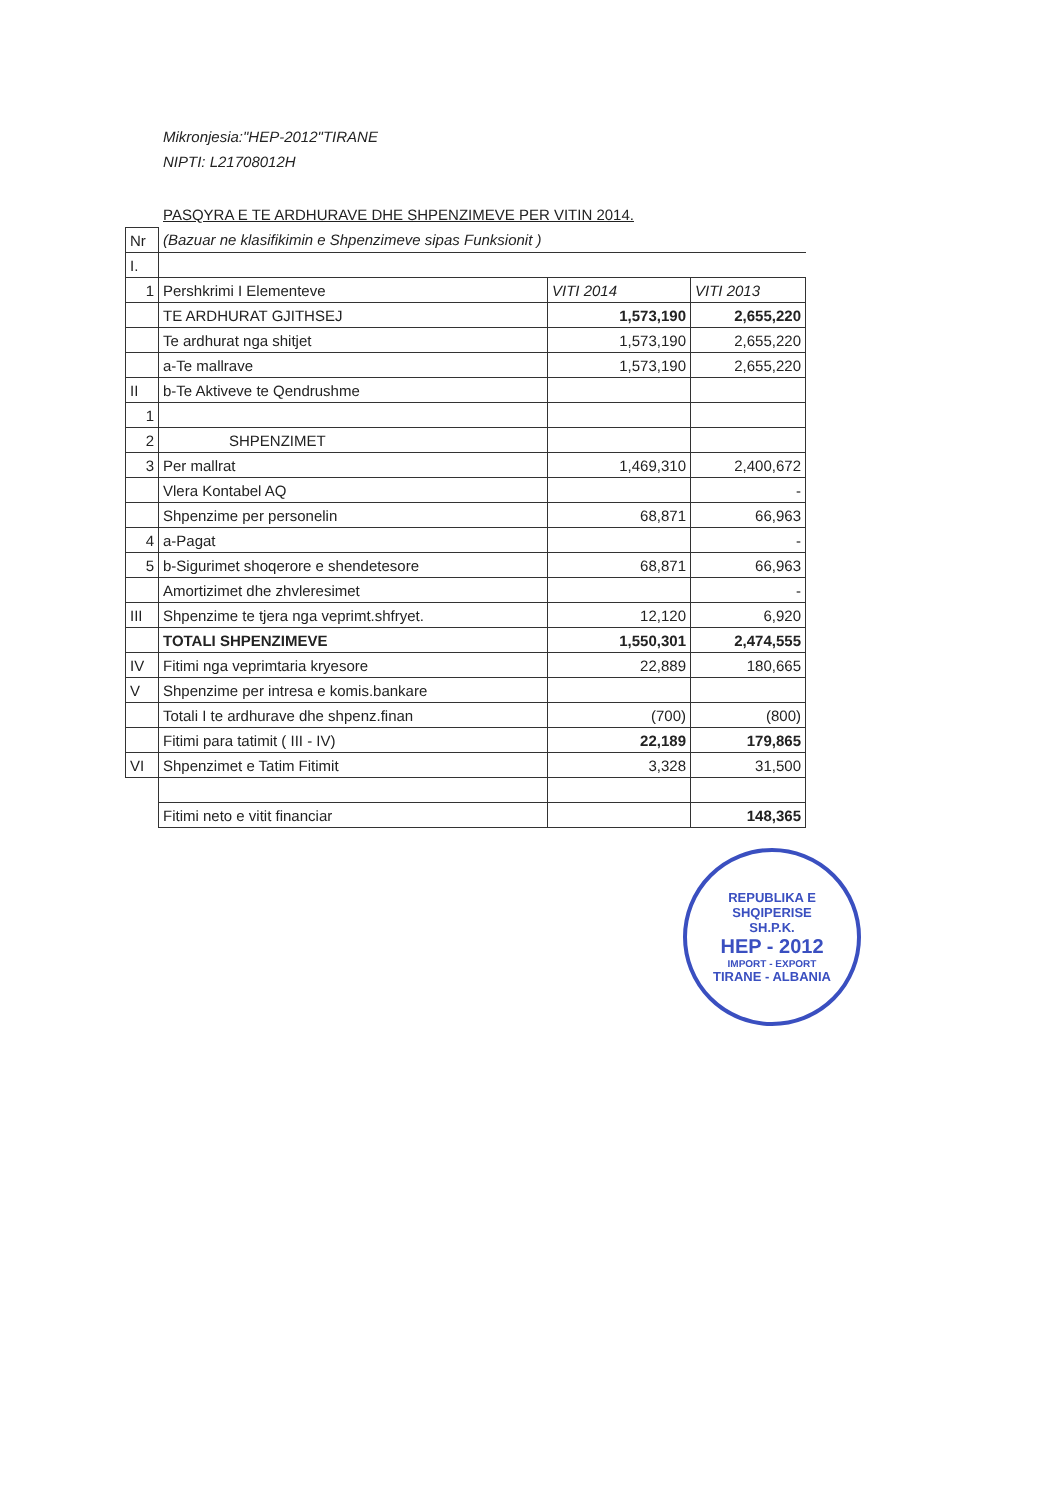Mikronjesia:"HEP-2012"TIRANE
NIPTI: L21708012H
PASQYRA E TE ARDHURAVE DHE SHPENZIMEVE PER VITIN 2014.
| Nr | (Bazuar ne klasifikimin e Shpenzimeve sipas Funksionit ) | | |
| I. | | | |
| 1 | Pershkrimi I Elementeve | VITI 2014 | VITI 2013 |
| | TE ARDHURAT GJITHSEJ | 1,573,190 | 2,655,220 |
| | Te ardhurat nga shitjet | 1,573,190 | 2,655,220 |
| | a-Te mallrave | 1,573,190 | 2,655,220 |
| II | b-Te Aktiveve te Qendrushme | | |
| 1 | | | |
| 2 | SHPENZIMET | | |
| 3 | Per mallrat | 1,469,310 | 2,400,672 |
| | Vlera Kontabel AQ | | - |
| | Shpenzime per personelin | 68,871 | 66,963 |
| 4 | a-Pagat | | - |
| 5 | b-Sigurimet shoqerore e shendetesore | 68,871 | 66,963 |
| | Amortizimet dhe zhvleresimet | | - |
| III | Shpenzime te tjera nga veprimt.shfryet. | 12,120 | 6,920 |
| | TOTALI SHPENZIMEVE | 1,550,301 | 2,474,555 |
| IV | Fitimi nga veprimtaria kryesore | 22,889 | 180,665 |
| V | Shpenzime per intresa e komis.bankare | | |
| | Totali I te ardhurave dhe shpenz.finan | (700) | (800) |
| | Fitimi para tatimit ( III - IV) | 22,189 | 179,865 |
| VI | Shpenzimet e Tatim Fitimit | 3,328 | 31,500 |
| | Fitimi neto e vitit financiar | | 148,365 |
REPUBLIKA E SHQIPERISE
SH.P.K.
HEP - 2012
IMPORT - EXPORT
TIRANE - ALBANIA